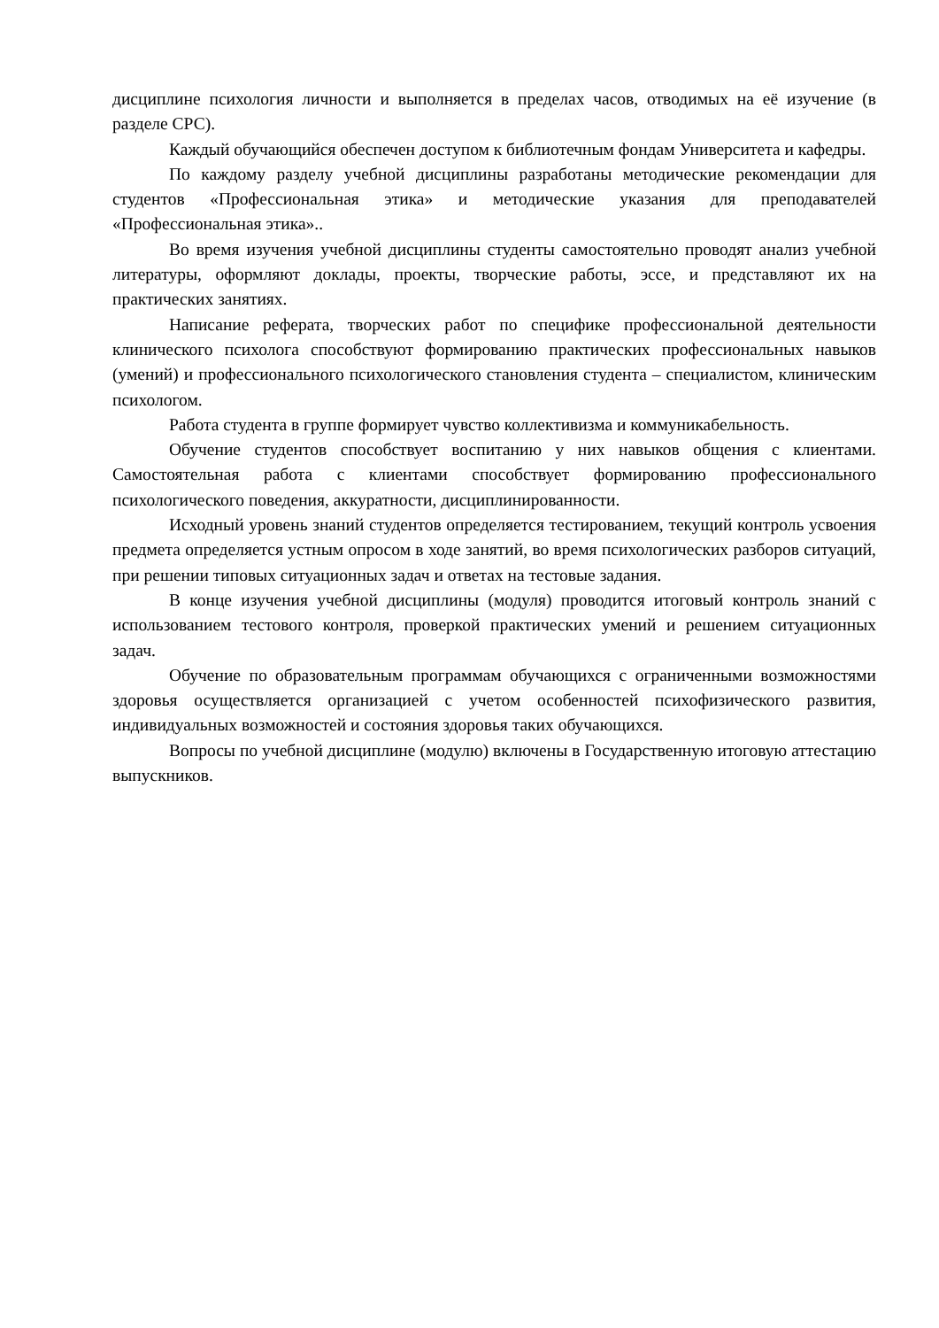дисциплине психология личности и выполняется в пределах часов, отводимых на её изучение (в разделе СРС).
Каждый обучающийся обеспечен доступом к библиотечным фондам Университета и кафедры.
По каждому разделу учебной дисциплины разработаны методические рекомендации для студентов «Профессиональная этика» и методические указания для преподавателей «Профессиональная этика»..
Во время изучения учебной дисциплины студенты самостоятельно проводят анализ учебной литературы, оформляют доклады, проекты, творческие работы, эссе, и представляют их на практических занятиях.
Написание реферата, творческих работ по специфике профессиональной деятельности клинического психолога способствуют формированию практических профессиональных навыков (умений) и профессионального психологического становления студента – специалистом, клиническим психологом.
Работа студента в группе формирует чувство коллективизма и коммуникабельность.
Обучение студентов способствует воспитанию у них навыков общения с клиентами. Самостоятельная работа с клиентами способствует формированию профессионального психологического поведения, аккуратности, дисциплинированности.
Исходный уровень знаний студентов определяется тестированием, текущий контроль усвоения предмета определяется устным опросом в ходе занятий, во время психологических разборов ситуаций, при решении типовых ситуационных задач и ответах на тестовые задания.
В конце изучения учебной дисциплины (модуля) проводится итоговый контроль знаний с использованием тестового контроля, проверкой практических умений и решением ситуационных задач.
Обучение по образовательным программам обучающихся с ограниченными возможностями здоровья осуществляется организацией с учетом особенностей психофизического развития, индивидуальных возможностей и состояния здоровья таких обучающихся.
Вопросы по учебной дисциплине (модулю) включены в Государственную итоговую аттестацию выпускников.